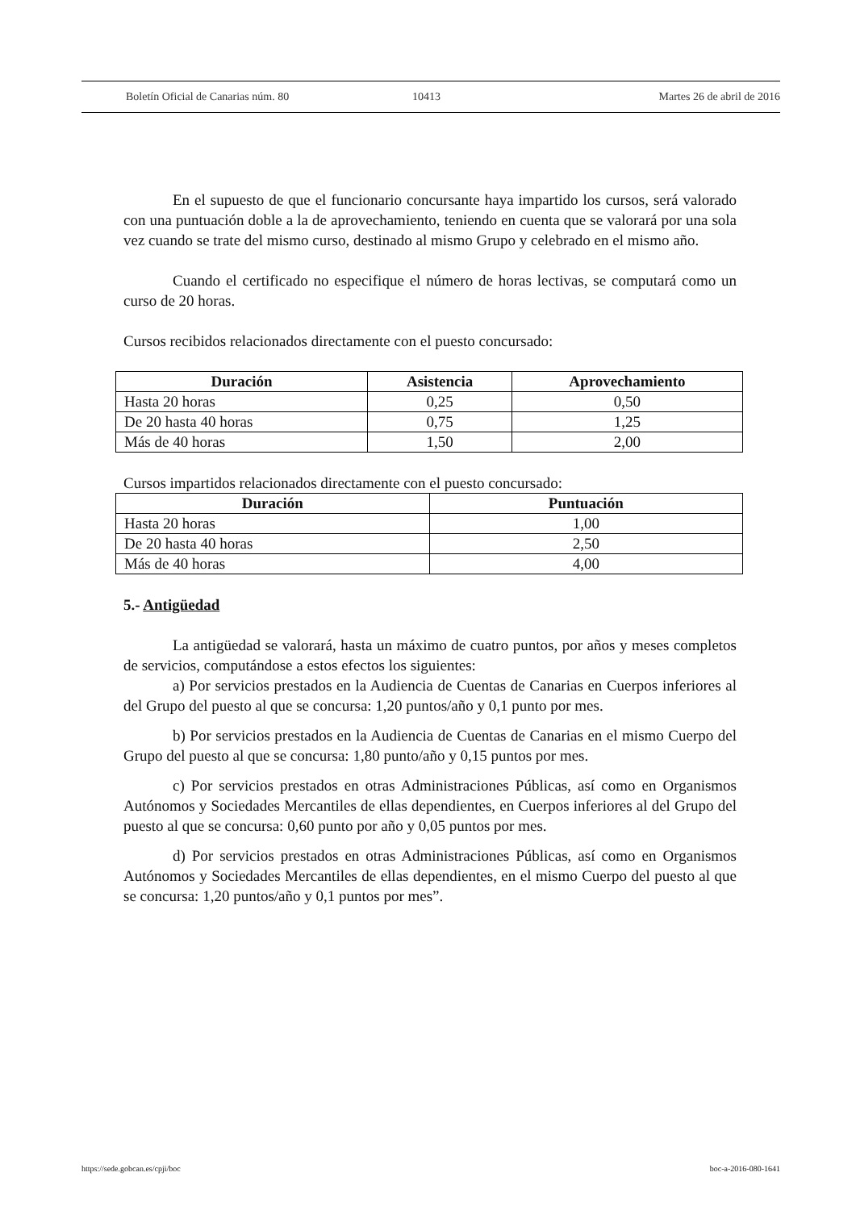Boletín Oficial de Canarias núm. 80 10413 Martes 26 de abril de 2016
En el supuesto de que el funcionario concursante haya impartido los cursos, será valorado con una puntuación doble a la de aprovechamiento, teniendo en cuenta que se valorará por una sola vez cuando se trate del mismo curso, destinado al mismo Grupo y celebrado en el mismo año.
Cuando el certificado no especifique el número de horas lectivas, se computará como un curso de 20 horas.
Cursos recibidos relacionados directamente con el puesto concursado:
| Duración | Asistencia | Aprovechamiento |
| --- | --- | --- |
| Hasta 20 horas | 0,25 | 0,50 |
| De 20 hasta 40 horas | 0,75 | 1,25 |
| Más de 40 horas | 1,50 | 2,00 |
Cursos impartidos relacionados directamente con el puesto concursado:
| Duración | Puntuación |
| --- | --- |
| Hasta 20 horas | 1,00 |
| De 20 hasta 40 horas | 2,50 |
| Más de 40 horas | 4,00 |
5.- Antigüedad
La antigüedad se valorará, hasta un máximo de cuatro puntos, por años y meses completos de servicios, computándose a estos efectos los siguientes:
a) Por servicios prestados en la Audiencia de Cuentas de Canarias en Cuerpos inferiores al del Grupo del puesto al que se concursa: 1,20 puntos/año y 0,1 punto por mes.
b) Por servicios prestados en la Audiencia de Cuentas de Canarias en el mismo Cuerpo del Grupo del puesto al que se concursa: 1,80 punto/año y 0,15 puntos por mes.
c) Por servicios prestados en otras Administraciones Públicas, así como en Organismos Autónomos y Sociedades Mercantiles de ellas dependientes, en Cuerpos inferiores al del Grupo del puesto al que se concursa: 0,60 punto por año y 0,05 puntos por mes.
d) Por servicios prestados en otras Administraciones Públicas, así como en Organismos Autónomos y Sociedades Mercantiles de ellas dependientes, en el mismo Cuerpo del puesto al que se concursa: 1,20 puntos/año y 0,1 puntos por mes”.
https://sede.gobcan.es/cpji/boc boc-a-2016-080-1641